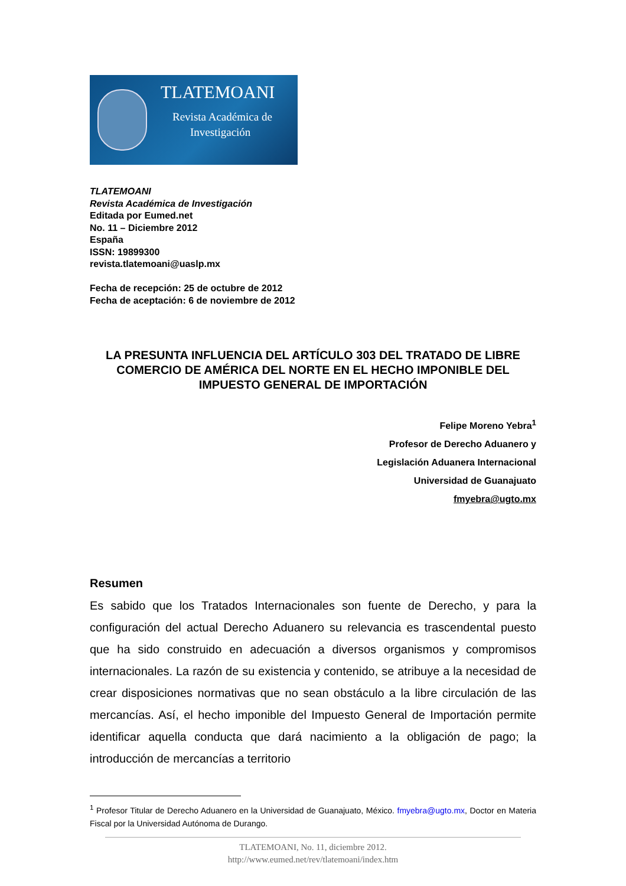TLATEMOANI
Revista Académica de
Investigación
TLATEMOANI
Revista Académica de Investigación
Editada por Eumed.net
No. 11 – Diciembre 2012
España
ISSN: 19899300
revista.tlatemoani@uaslp.mx
Fecha de recepción: 25 de octubre de 2012
Fecha de aceptación: 6 de noviembre de 2012
LA PRESUNTA INFLUENCIA DEL ARTÍCULO 303 DEL TRATADO DE LIBRE COMERCIO DE AMÉRICA DEL NORTE EN EL HECHO IMPONIBLE DEL IMPUESTO GENERAL DE IMPORTACIÓN
Felipe Moreno Yebra<sup>1</sup>
Profesor de Derecho Aduanero y
Legislación Aduanera Internacional
Universidad de Guanajuato
fmyebra@ugto.mx
Resumen
Es sabido que los Tratados Internacionales son fuente de Derecho, y para la configuración del actual Derecho Aduanero su relevancia es trascendental puesto que ha sido construido en adecuación a diversos organismos y compromisos internacionales. La razón de su existencia y contenido, se atribuye a la necesidad de crear disposiciones normativas que no sean obstáculo a la libre circulación de las mercancías. Así, el hecho imponible del Impuesto General de Importación permite identificar aquella conducta que dará nacimiento a la obligación de pago; la introducción de mercancías a territorio
<sup>1</sup> Profesor Titular de Derecho Aduanero en la Universidad de Guanajuato, México. fmyebra@ugto.mx, Doctor en Materia Fiscal por la Universidad Autónoma de Durango.
TLATEMOANI, No. 11, diciembre 2012.
http://www.eumed.net/rev/tlatemoani/index.htm